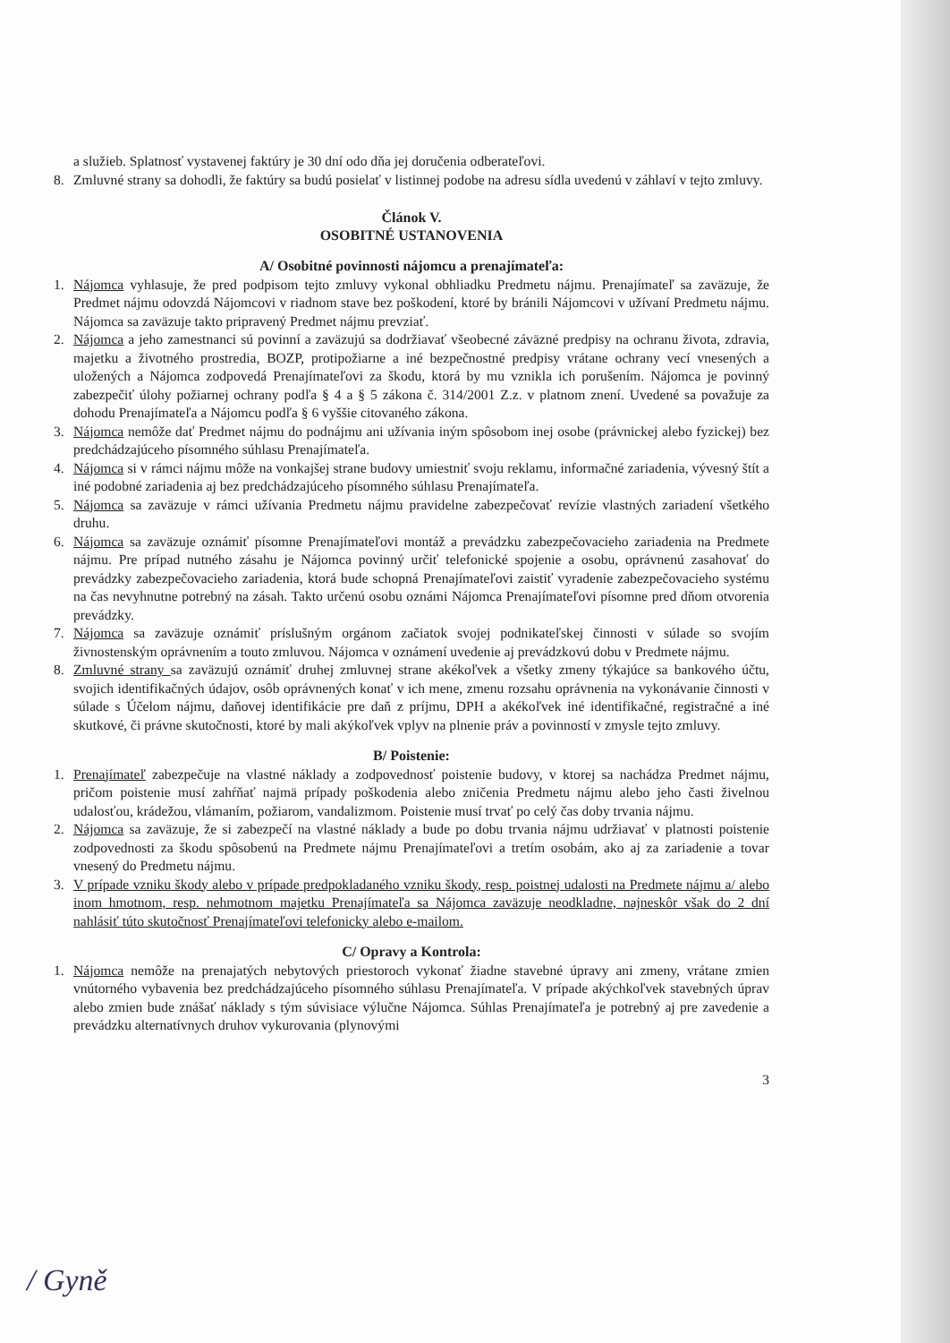a služieb. Splatnosť vystavenej faktúry je 30 dní odo dňa jej doručenia odberateľovi.
8. Zmluvné strany sa dohodli, že faktúry sa budú posielať v listinnej podobe na adresu sídla uvedenú v záhlaví v tejto zmluvy.
Článok V.
OSOBITNÉ USTANOVENIA
A/ Osobitné povinnosti nájomcu a prenajímateľa:
1. Nájomca vyhlasuje, že pred podpisom tejto zmluvy vykonal obhliadku Predmetu nájmu. Prenajímateľ sa zaväzuje, že Predmet nájmu odovzdá Nájomcovi v riadnom stave bez poškodení, ktoré by bránili Nájomcovi v užívaní Predmetu nájmu. Nájomca sa zaväzuje takto pripravený Predmet nájmu prevziať.
2. Nájomca a jeho zamestnanci sú povinní a zaväzujú sa dodržiavať všeobecné záväzné predpisy na ochranu života, zdravia, majetku a životného prostredia, BOZP, protipožiarne a iné bezpečnostné predpisy vrátane ochrany vecí vnesených a uložených a Nájomca zodpovedá Prenajímateľovi za škodu, ktorá by mu vznikla ich porušením. Nájomca je povinný zabezpečiť úlohy požiarnej ochrany podľa § 4 a § 5 zákona č. 314/2001 Z.z. v platnom znení. Uvedené sa považuje za dohodu Prenajímateľa a Nájomcu podľa § 6 vyššie citovaného zákona.
3. Nájomca nemôže dať Predmet nájmu do podnájmu ani užívania iným spôsobom inej osobe (právnickej alebo fyzickej) bez predchádzajúceho písomného súhlasu Prenajímateľa.
4. Nájomca si v rámci nájmu môže na vonkajšej strane budovy umiestniť svoju reklamu, informačné zariadenia, vývesný štít a iné podobné zariadenia aj bez predchádzajúceho písomného súhlasu Prenajímateľa.
5. Nájomca sa zaväzuje v rámci užívania Predmetu nájmu pravidelne zabezpečovať revízie vlastných zariadení všetkého druhu.
6. Nájomca sa zaväzuje oznámiť písomne Prenajímateľovi montáž a prevádzku zabezpečovacieho zariadenia na Predmete nájmu. Pre prípad nutného zásahu je Nájomca povinný určiť telefonické spojenie a osobu, oprávnenú zasahovať do prevádzky zabezpečovacieho zariadenia, ktorá bude schopná Prenajímateľovi zaistiť vyradenie zabezpečovacieho systému na čas nevyhnutne potrebný na zásah. Takto určenú osobu oznámi Nájomca Prenajímateľovi písomne pred dňom otvorenia prevádzky.
7. Nájomca sa zaväzuje oznámiť príslušným orgánom začiatok svojej podnikateľskej činnosti v súlade so svojím živnostenským oprávnením a touto zmluvou. Nájomca v oznámení uvedenie aj prevádzkovú dobu v Predmete nájmu.
8. Zmluvné strany sa zaväzujú oznámiť druhej zmluvnej strane akékoľvek a všetky zmeny týkajúce sa bankového účtu, svojich identifikačných údajov, osôb oprávnených konať v ich mene, zmenu rozsahu oprávnenia na vykonávanie činnosti v súlade s Účelom nájmu, daňovej identifikácie pre daň z príjmu, DPH a akékoľvek iné identifikačné, registračné a iné skutkové, či právne skutočnosti, ktoré by mali akýkoľvek vplyv na plnenie práv a povinností v zmysle tejto zmluvy.
B/ Poistenie:
1. Prenajímateľ zabezpečuje na vlastné náklady a zodpovednosť poistenie budovy, v ktorej sa nachádza Predmet nájmu, pričom poistenie musí zahŕňať najmä prípady poškodenia alebo zničenia Predmetu nájmu alebo jeho časti živelnou udalosťou, krádežou, vlámaním, požiarom, vandalizmom. Poistenie musí trvať po celý čas doby trvania nájmu.
2. Nájomca sa zaväzuje, že si zabezpečí na vlastné náklady a bude po dobu trvania nájmu udržiavať v platnosti poistenie zodpovednosti za škodu spôsobenú na Predmete nájmu Prenajímateľovi a tretím osobám, ako aj za zariadenie a tovar vnesený do Predmetu nájmu.
3. V prípade vzniku škody alebo v prípade predpokladaného vzniku škody, resp. poistnej udalosti na Predmete nájmu a/ alebo inom hmotnom, resp. nehmotnom majetku Prenajímateľa sa Nájomca zaväzuje neodkladne, najneskôr však do 2 dní nahlásiť túto skutočnosť Prenajímateľovi telefonicky alebo e-mailom.
C/ Opravy a Kontrola:
1. Nájomca nemôže na prenajatých nebytových priestoroch vykonať žiadne stavebné úpravy ani zmeny, vrátane zmien vnútorného vybavenia bez predchádzajúceho písomného súhlasu Prenajímateľa. V prípade akýchkoľvek stavebných úprav alebo zmien bude znášať náklady s tým súvisiace výlučne Nájomca. Súhlas Prenajímateľa je potrebný aj pre zavedenie a prevádzku alternatívnych druhov vykurovania (plynovými
3
/ Gyně